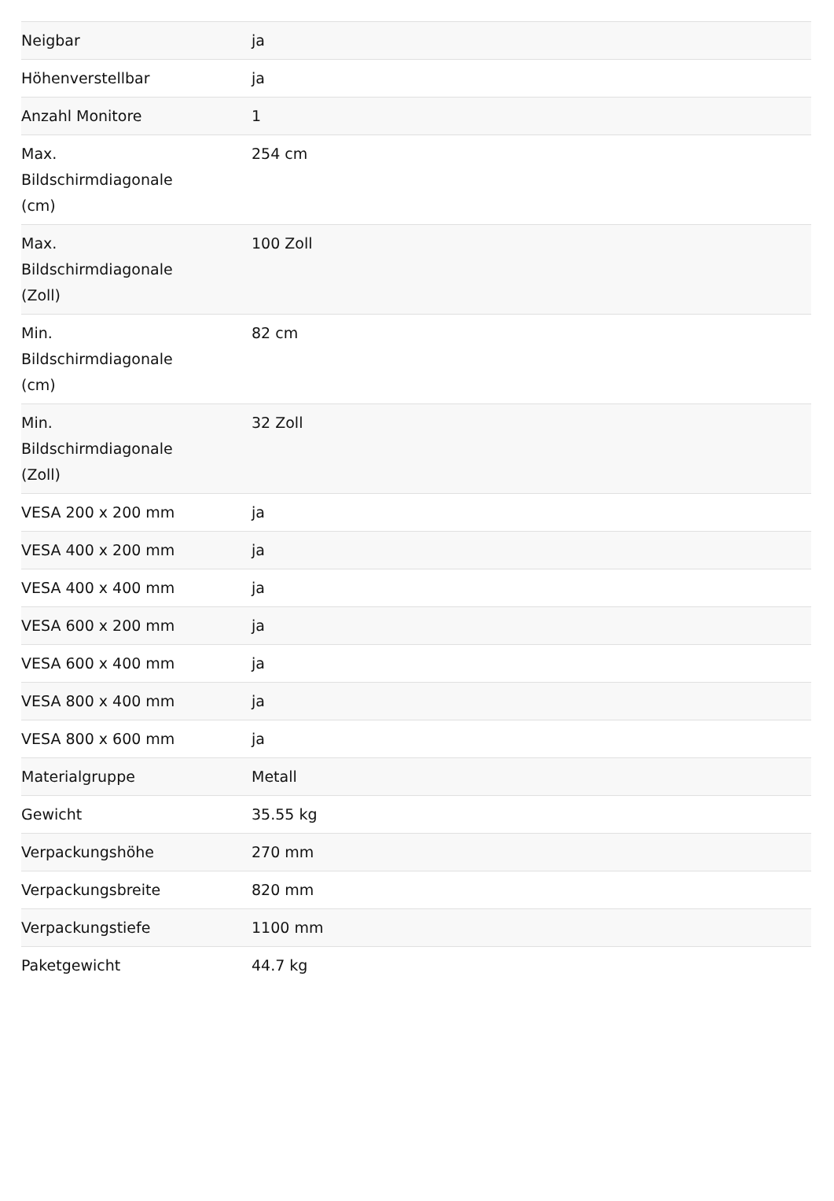| Neigbar | ja |
| Höhenverstellbar | ja |
| Anzahl Monitore | 1 |
| Max. Bildschirmdiagonale (cm) | 254 cm |
| Max. Bildschirmdiagonale (Zoll) | 100 Zoll |
| Min. Bildschirmdiagonale (cm) | 82 cm |
| Min. Bildschirmdiagonale (Zoll) | 32 Zoll |
| VESA 200 x 200 mm | ja |
| VESA 400 x 200 mm | ja |
| VESA 400 x 400 mm | ja |
| VESA 600 x 200 mm | ja |
| VESA 600 x 400 mm | ja |
| VESA 800 x 400 mm | ja |
| VESA 800 x 600 mm | ja |
| Materialgruppe | Metall |
| Gewicht | 35.55 kg |
| Verpackungshöhe | 270 mm |
| Verpackungsbreite | 820 mm |
| Verpackungstiefe | 1100 mm |
| Paketgewicht | 44.7 kg |